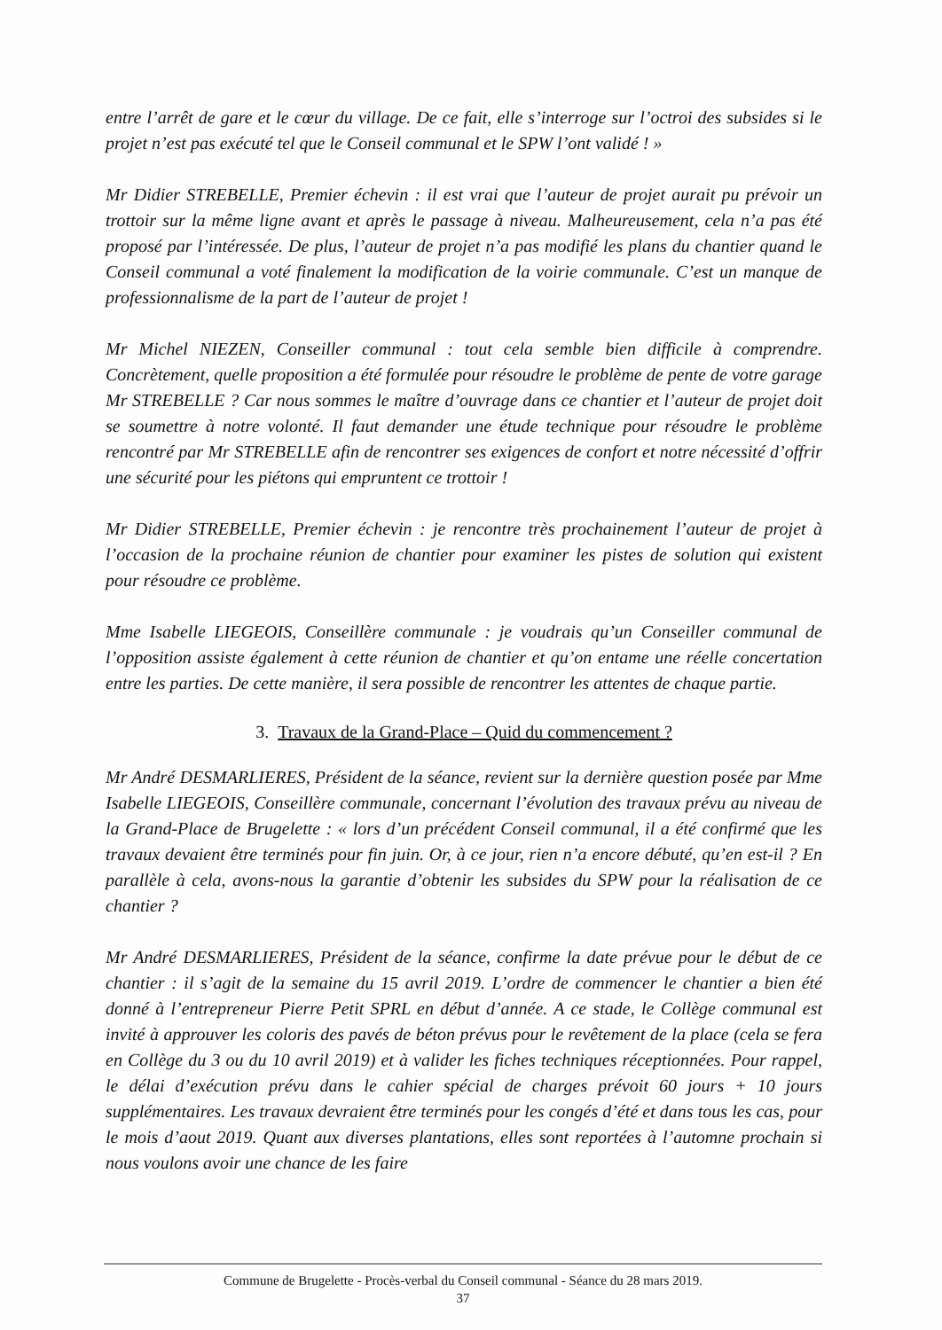entre l’arrêt de gare et le cœur du village. De ce fait, elle s’interroge sur l’octroi des subsides si le projet n’est pas exécuté tel que le Conseil communal et le SPW l’ont validé ! »
Mr Didier STREBELLE, Premier échevin : il est vrai que l’auteur de projet aurait pu prévoir un trottoir sur la même ligne avant et après le passage à niveau. Malheureusement, cela n’a pas été proposé par l’intéressée. De plus, l’auteur de projet n’a pas modifié les plans du chantier quand le Conseil communal a voté finalement la modification de la voirie communale. C’est un manque de professionnalisme de la part de l’auteur de projet !
Mr Michel NIEZEN, Conseiller communal : tout cela semble bien difficile à comprendre. Concrètement, quelle proposition a été formulée pour résoudre le problème de pente de votre garage Mr STREBELLE ? Car nous sommes le maître d’ouvrage dans ce chantier et l’auteur de projet doit se soumettre à notre volonté. Il faut demander une étude technique pour résoudre le problème rencontré par Mr STREBELLE afin de rencontrer ses exigences de confort et notre nécessité d’offrir une sécurité pour les piétons qui empruntent ce trottoir !
Mr Didier STREBELLE, Premier échevin : je rencontre très prochainement l’auteur de projet à l’occasion de la prochaine réunion de chantier pour examiner les pistes de solution qui existent pour résoudre ce problème.
Mme Isabelle LIEGEOIS, Conseillère communale : je voudrais qu’un Conseiller communal de l’opposition assiste également à cette réunion de chantier et qu’on entame une réelle concertation entre les parties. De cette manière, il sera possible de rencontrer les attentes de chaque partie.
3. Travaux de la Grand-Place – Quid du commencement ?
Mr André DESMARLIERES, Président de la séance, revient sur la dernière question posée par Mme Isabelle LIEGEOIS, Conseillère communale, concernant l’évolution des travaux prévu au niveau de la Grand-Place de Brugelette : « lors d’un précédent Conseil communal, il a été confirmé que les travaux devaient être terminés pour fin juin. Or, à ce jour, rien n’a encore débuté, qu’en est-il ? En parallèle à cela, avons-nous la garantie d’obtenir les subsides du SPW pour la réalisation de ce chantier ?
Mr André DESMARLIERES, Président de la séance, confirme la date prévue pour le début de ce chantier : il s’agit de la semaine du 15 avril 2019. L’ordre de commencer le chantier a bien été donné à l’entrepreneur Pierre Petit SPRL en début d’année. A ce stade, le Collège communal est invité à approuver les coloris des pavés de béton prévus pour le revêtement de la place (cela se fera en Collège du 3 ou du 10 avril 2019) et à valider les fiches techniques réceptionnées. Pour rappel, le délai d’exécution prévu dans le cahier spécial de charges prévoit 60 jours + 10 jours supplémentaires. Les travaux devraient être terminés pour les congés d’été et dans tous les cas, pour le mois d’aout 2019. Quant aux diverses plantations, elles sont reportées à l’automne prochain si nous voulons avoir une chance de les faire
Commune de Brugelette - Procès-verbal du Conseil communal - Séance du 28 mars 2019.
37